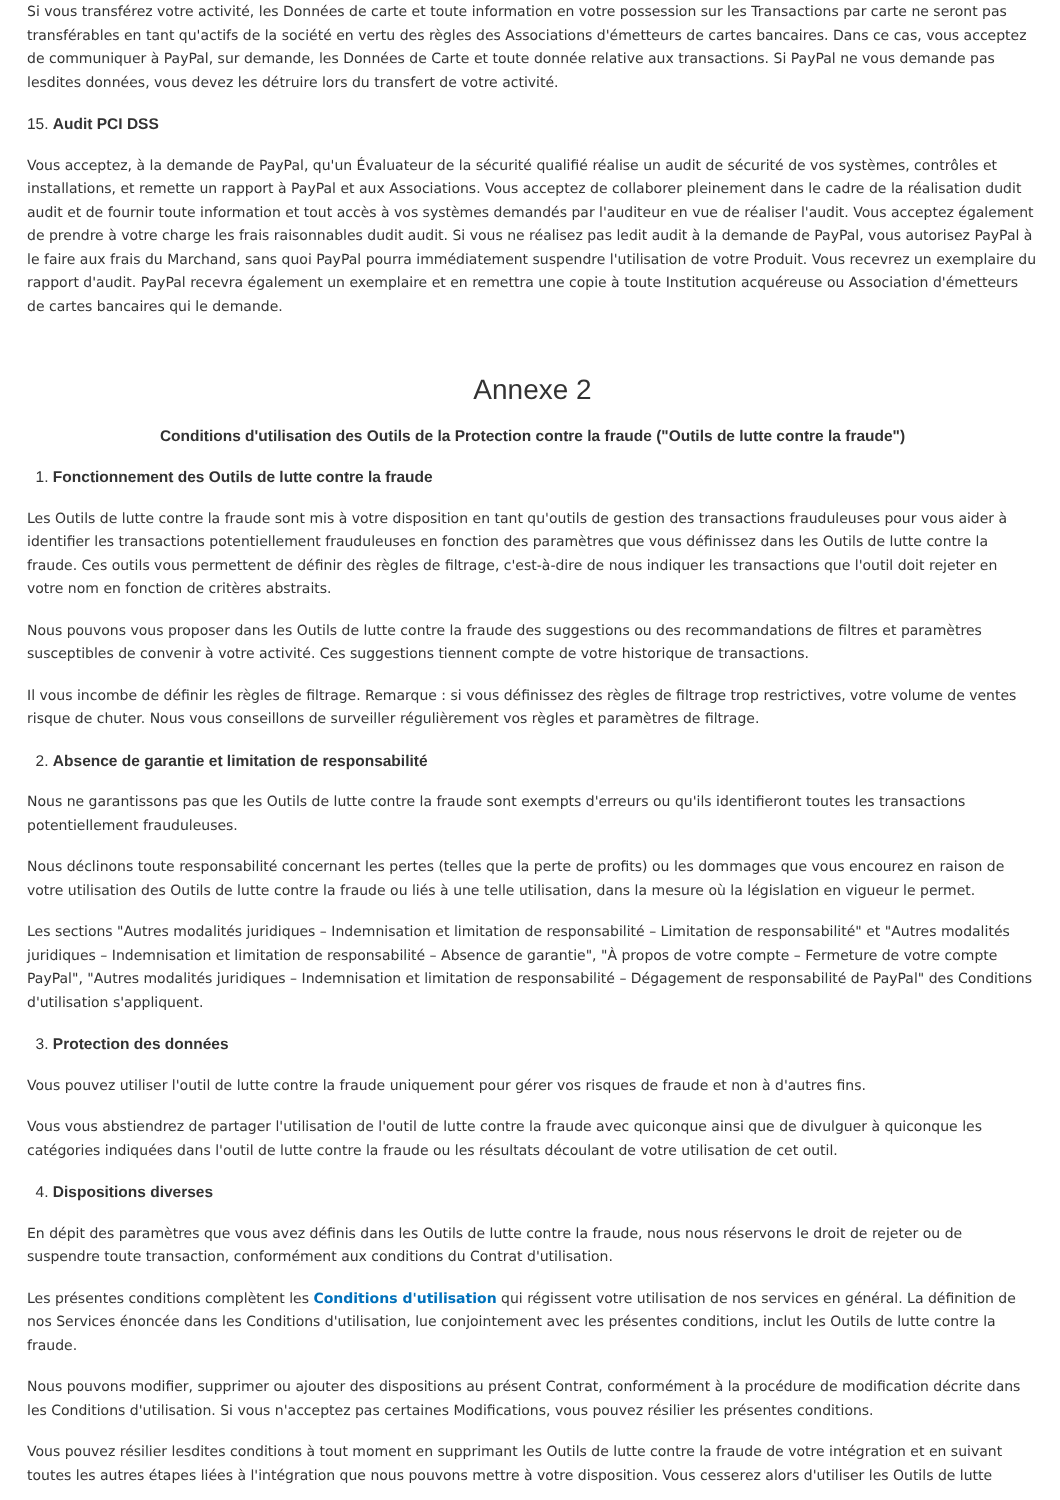Si vous transférez votre activité, les Données de carte et toute information en votre possession sur les Transactions par carte ne seront pas transférables en tant qu'actifs de la société en vertu des règles des Associations d'émetteurs de cartes bancaires. Dans ce cas, vous acceptez de communiquer à PayPal, sur demande, les Données de Carte et toute donnée relative aux transactions. Si PayPal ne vous demande pas lesdites données, vous devez les détruire lors du transfert de votre activité.
15. Audit PCI DSS
Vous acceptez, à la demande de PayPal, qu'un Évaluateur de la sécurité qualifié réalise un audit de sécurité de vos systèmes, contrôles et installations, et remette un rapport à PayPal et aux Associations. Vous acceptez de collaborer pleinement dans le cadre de la réalisation dudit audit et de fournir toute information et tout accès à vos systèmes demandés par l'auditeur en vue de réaliser l'audit. Vous acceptez également de prendre à votre charge les frais raisonnables dudit audit. Si vous ne réalisez pas ledit audit à la demande de PayPal, vous autorisez PayPal à le faire aux frais du Marchand, sans quoi PayPal pourra immédiatement suspendre l'utilisation de votre Produit. Vous recevrez un exemplaire du rapport d'audit. PayPal recevra également un exemplaire et en remettra une copie à toute Institution acquéreuse ou Association d'émetteurs de cartes bancaires qui le demande.
Annexe 2
Conditions d'utilisation des Outils de la Protection contre la fraude ("Outils de lutte contre la fraude")
1. Fonctionnement des Outils de lutte contre la fraude
Les Outils de lutte contre la fraude sont mis à votre disposition en tant qu'outils de gestion des transactions frauduleuses pour vous aider à identifier les transactions potentiellement frauduleuses en fonction des paramètres que vous définissez dans les Outils de lutte contre la fraude. Ces outils vous permettent de définir des règles de filtrage, c'est-à-dire de nous indiquer les transactions que l'outil doit rejeter en votre nom en fonction de critères abstraits.
Nous pouvons vous proposer dans les Outils de lutte contre la fraude des suggestions ou des recommandations de filtres et paramètres susceptibles de convenir à votre activité. Ces suggestions tiennent compte de votre historique de transactions.
Il vous incombe de définir les règles de filtrage. Remarque : si vous définissez des règles de filtrage trop restrictives, votre volume de ventes risque de chuter. Nous vous conseillons de surveiller régulièrement vos règles et paramètres de filtrage.
2. Absence de garantie et limitation de responsabilité
Nous ne garantissons pas que les Outils de lutte contre la fraude sont exempts d'erreurs ou qu'ils identifieront toutes les transactions potentiellement frauduleuses.
Nous déclinons toute responsabilité concernant les pertes (telles que la perte de profits) ou les dommages que vous encourez en raison de votre utilisation des Outils de lutte contre la fraude ou liés à une telle utilisation, dans la mesure où la législation en vigueur le permet.
Les sections "Autres modalités juridiques – Indemnisation et limitation de responsabilité – Limitation de responsabilité" et "Autres modalités juridiques – Indemnisation et limitation de responsabilité – Absence de garantie", "À propos de votre compte – Fermeture de votre compte PayPal", "Autres modalités juridiques – Indemnisation et limitation de responsabilité – Dégagement de responsabilité de PayPal" des Conditions d'utilisation s'appliquent.
3. Protection des données
Vous pouvez utiliser l'outil de lutte contre la fraude uniquement pour gérer vos risques de fraude et non à d'autres fins.
Vous vous abstiendrez de partager l'utilisation de l'outil de lutte contre la fraude avec quiconque ainsi que de divulguer à quiconque les catégories indiquées dans l'outil de lutte contre la fraude ou les résultats découlant de votre utilisation de cet outil.
4. Dispositions diverses
En dépit des paramètres que vous avez définis dans les Outils de lutte contre la fraude, nous nous réservons le droit de rejeter ou de suspendre toute transaction, conformément aux conditions du Contrat d'utilisation.
Les présentes conditions complètent les Conditions d'utilisation qui régissent votre utilisation de nos services en général. La définition de nos Services énoncée dans les Conditions d'utilisation, lue conjointement avec les présentes conditions, inclut les Outils de lutte contre la fraude.
Nous pouvons modifier, supprimer ou ajouter des dispositions au présent Contrat, conformément à la procédure de modification décrite dans les Conditions d'utilisation. Si vous n'acceptez pas certaines Modifications, vous pouvez résilier les présentes conditions.
Vous pouvez résilier lesdites conditions à tout moment en supprimant les Outils de lutte contre la fraude de votre intégration et en suivant toutes les autres étapes liées à l'intégration que nous pouvons mettre à votre disposition. Vous cesserez alors d'utiliser les Outils de lutte